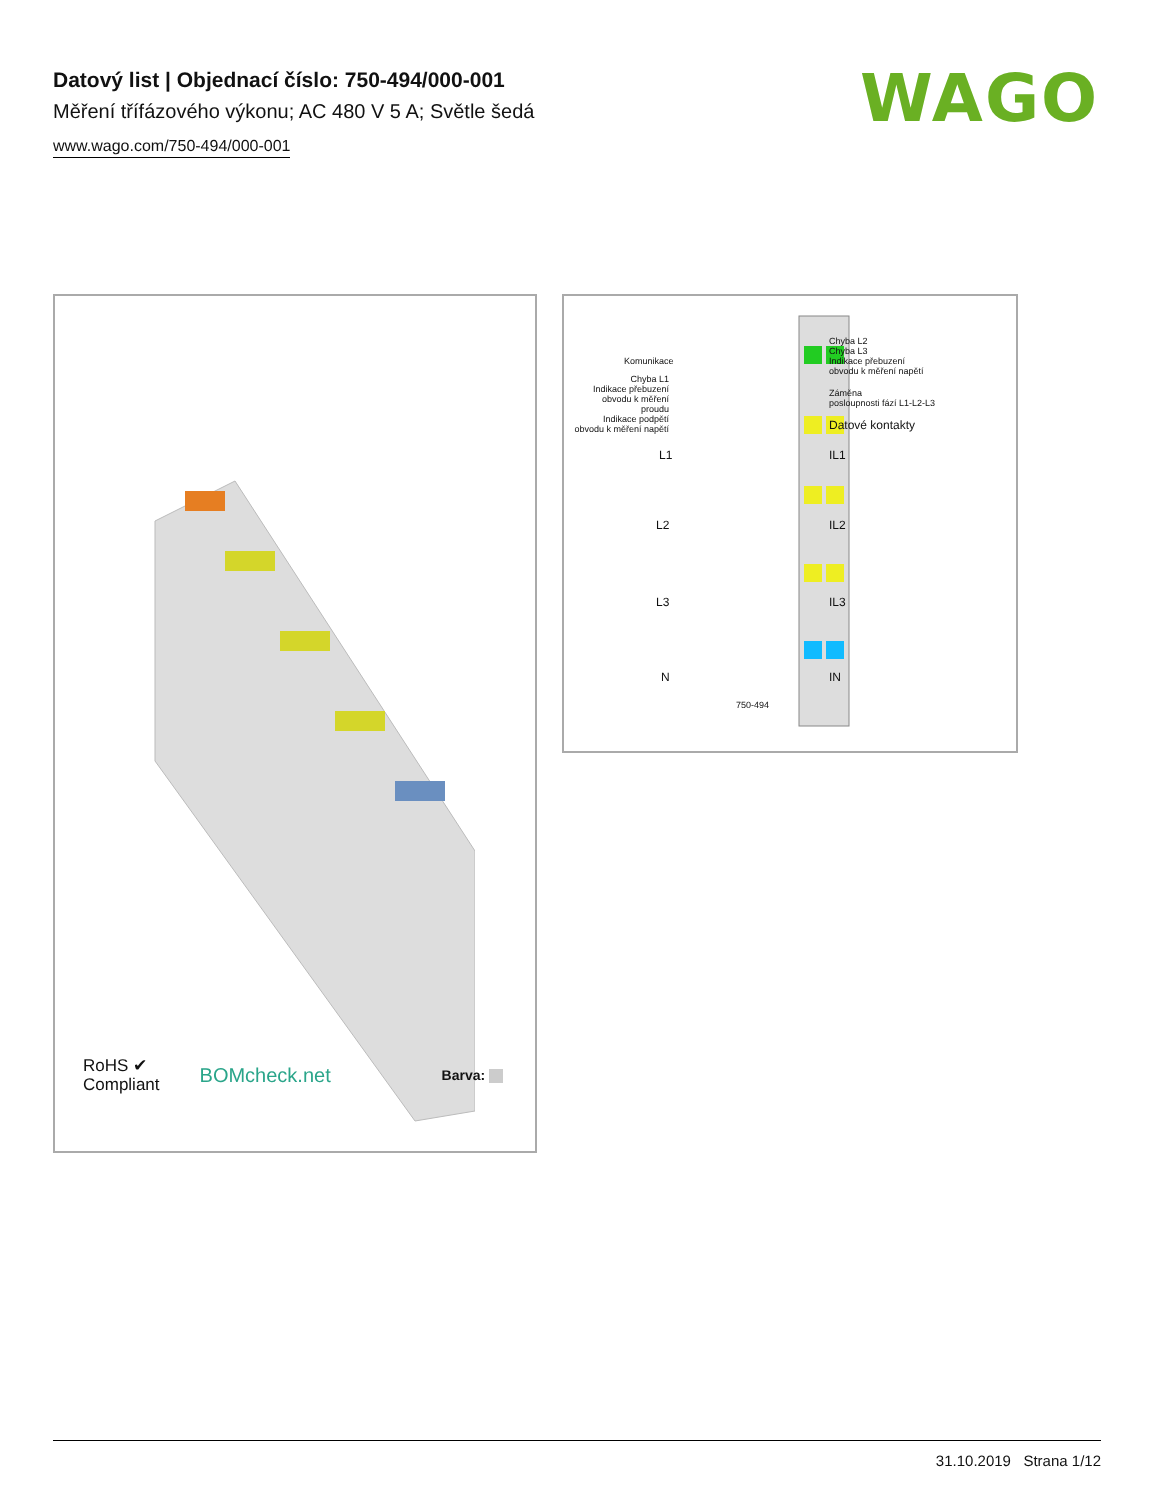Datový list | Objednací číslo: 750-494/000-001
Měření třífázového výkonu; AC 480 V 5 A; Světle šedá
www.wago.com/750-494/000-001
WAGO
RoHS ✔
Compliant
BOMcheck.net
Barva:
Komunikace
Chyba L1
Indikace přebuzení obvodu k měření proudu
Indikace podpětí obvodu k měření napětí
Chyba L2
Chyba L3
Indikace přebuzení
obvodu k měření napětí
Záměna
posloupnosti fází L1-L2-L3
Datové kontakty
L1 IL1
L2 IL2
L3 IL3
N IN
750-494
31.10.2019 Strana 1/12